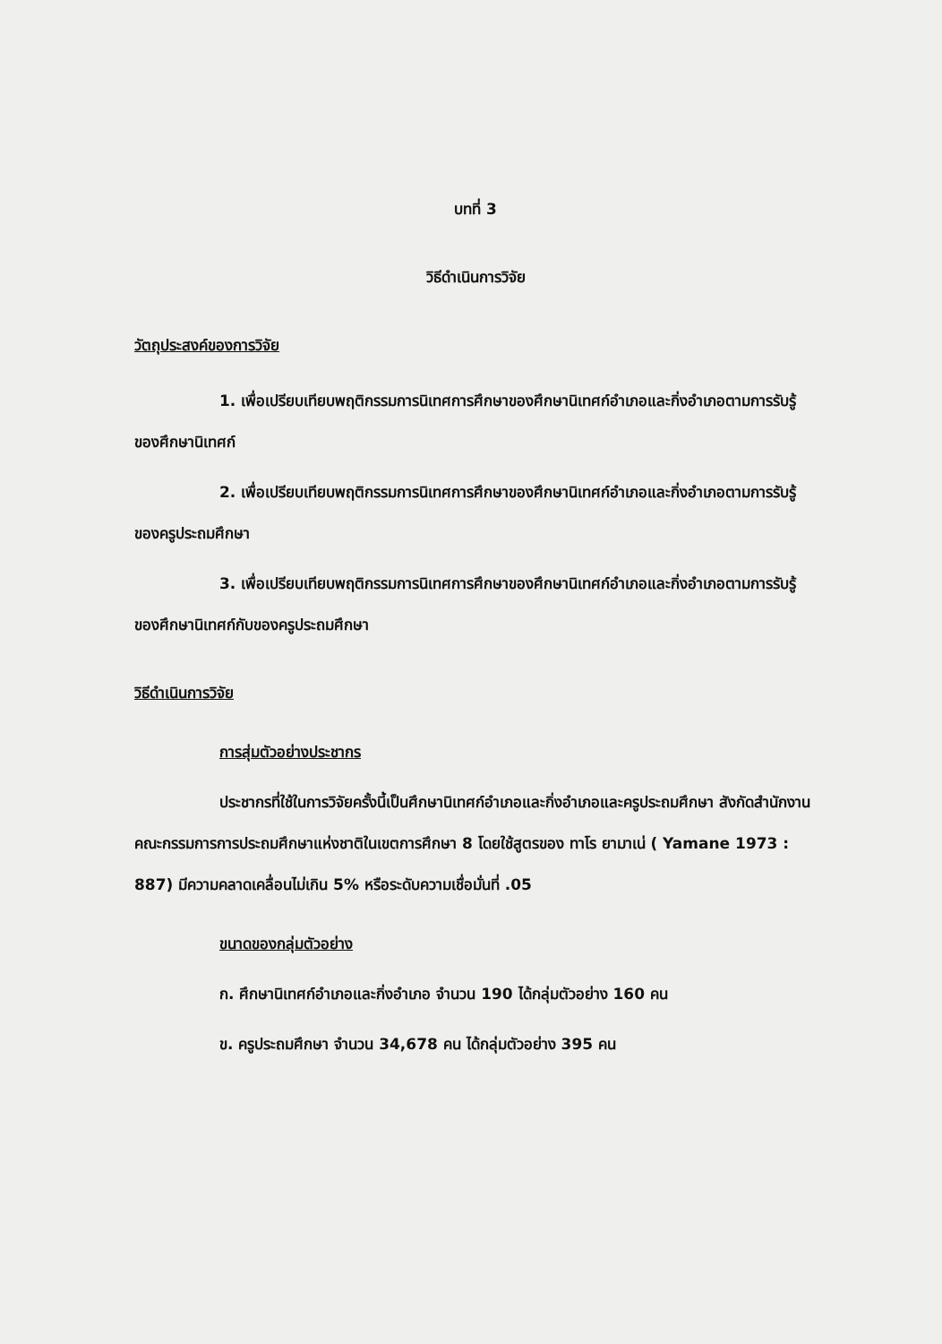บทที่ 3
วิธีดำเนินการวิจัย
วัตถุประสงค์ของการวิจัย
1. เพื่อเปรียบเทียบพฤติกรรมการนิเทศการศึกษาของศึกษานิเทศก์อำเภอและกิ่งอำเภอตามการรับรู้ของศึกษานิเทศก์
2. เพื่อเปรียบเทียบพฤติกรรมการนิเทศการศึกษาของศึกษานิเทศก์อำเภอและกิ่งอำเภอตามการรับรู้ของครูประถมศึกษา
3. เพื่อเปรียบเทียบพฤติกรรมการนิเทศการศึกษาของศึกษานิเทศก์อำเภอและกิ่งอำเภอตามการรับรู้ของศึกษานิเทศก์กับของครูประถมศึกษา
วิธีดำเนินการวิจัย
การสุ่มตัวอย่างประชากร
ประชากรที่ใช้ในการวิจัยครั้งนี้เป็นศึกษานิเทศก์อำเภอและกิ่งอำเภอและครูประถมศึกษา สังกัดสำนักงานคณะกรรมการการประถมศึกษาแห่งชาติในเขตการศึกษา 8 โดยใช้สูตรของ ทาโร ยามาเน่ ( Yamane 1973 : 887) มีความคลาดเคลื่อนไม่เกิน 5% หรือระดับความเชื่อมั่นที่ .05
ขนาดของกลุ่มตัวอย่าง
ก. ศึกษานิเทศก์อำเภอและกิ่งอำเภอ จำนวน 190 ได้กลุ่มตัวอย่าง 160 คน
ข. ครูประถมศึกษา จำนวน 34,678 คน ได้กลุ่มตัวอย่าง 395 คน